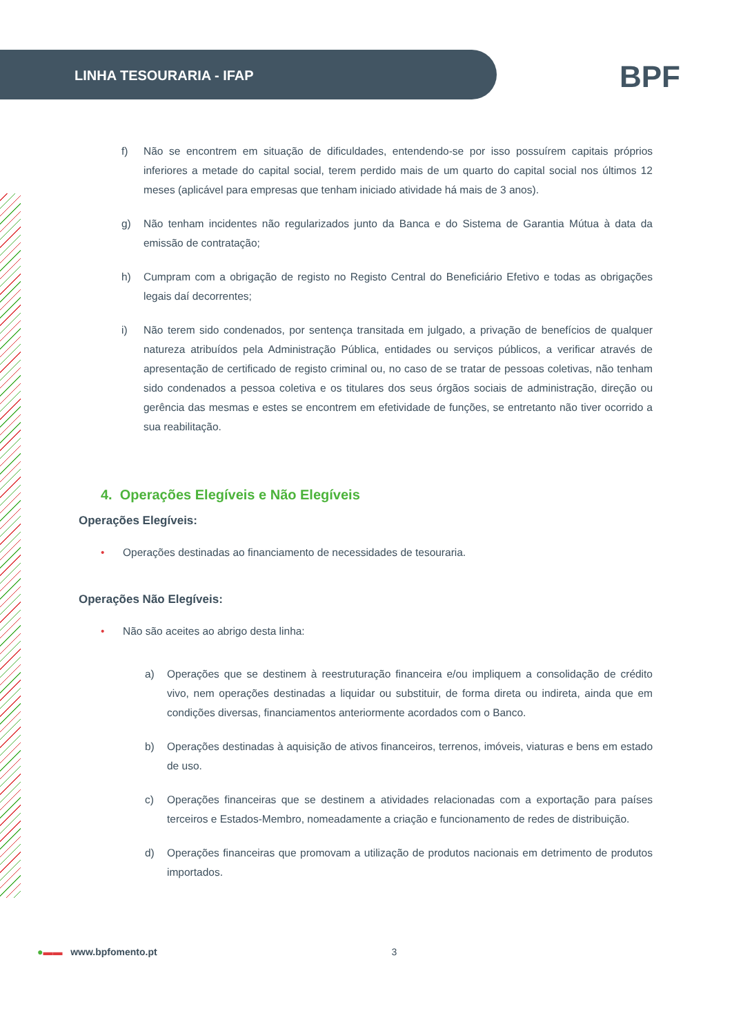LINHA TESOURARIA - IFAP BPF
f) Não se encontrem em situação de dificuldades, entendendo-se por isso possuírem capitais próprios inferiores a metade do capital social, terem perdido mais de um quarto do capital social nos últimos 12 meses (aplicável para empresas que tenham iniciado atividade há mais de 3 anos).
g) Não tenham incidentes não regularizados junto da Banca e do Sistema de Garantia Mútua à data da emissão de contratação;
h) Cumpram com a obrigação de registo no Registo Central do Beneficiário Efetivo e todas as obrigações legais daí decorrentes;
i) Não terem sido condenados, por sentença transitada em julgado, a privação de benefícios de qualquer natureza atribuídos pela Administração Pública, entidades ou serviços públicos, a verificar através de apresentação de certificado de registo criminal ou, no caso de se tratar de pessoas coletivas, não tenham sido condenados a pessoa coletiva e os titulares dos seus órgãos sociais de administração, direção ou gerência das mesmas e estes se encontrem em efetividade de funções, se entretanto não tiver ocorrido a sua reabilitação.
4. Operações Elegíveis e Não Elegíveis
Operações Elegíveis:
• Operações destinadas ao financiamento de necessidades de tesouraria.
Operações Não Elegíveis:
• Não são aceites ao abrigo desta linha:
a) Operações que se destinem à reestruturação financeira e/ou impliquem a consolidação de crédito vivo, nem operações destinadas a liquidar ou substituir, de forma direta ou indireta, ainda que em condições diversas, financiamentos anteriormente acordados com o Banco.
b) Operações destinadas à aquisição de ativos financeiros, terrenos, imóveis, viaturas e bens em estado de uso.
c) Operações financeiras que se destinem a atividades relacionadas com a exportação para países terceiros e Estados-Membro, nomeadamente a criação e funcionamento de redes de distribuição.
d) Operações financeiras que promovam a utilização de produtos nacionais em detrimento de produtos importados.
●▬▬ www.bpfomento.pt 3